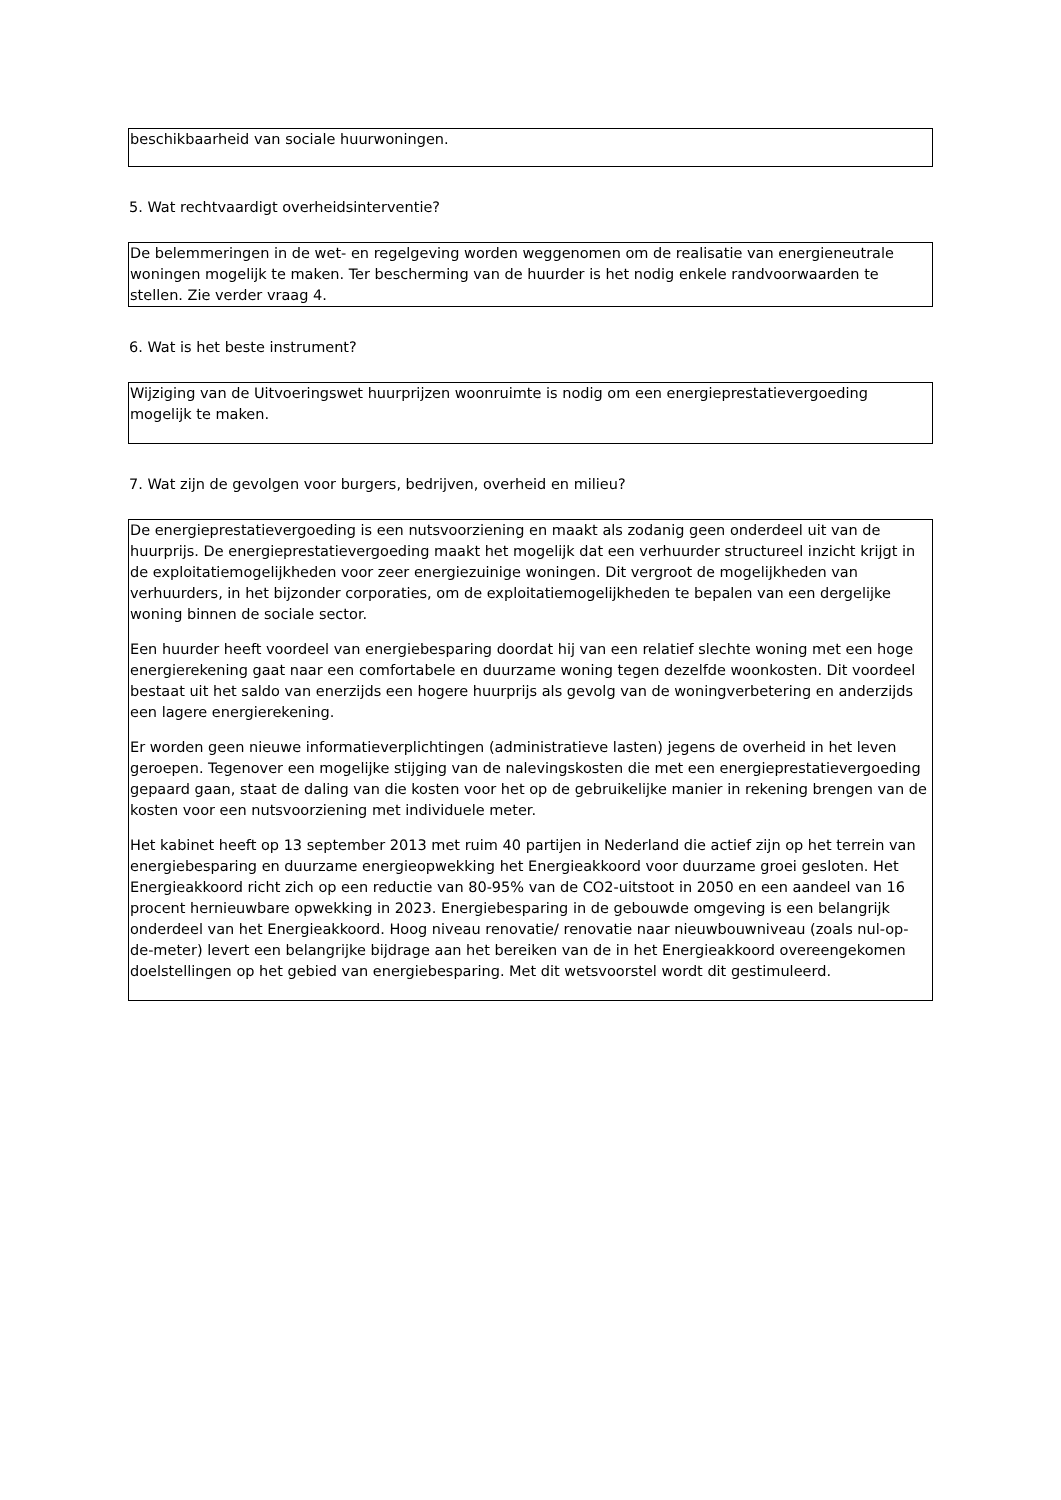beschikbaarheid van sociale huurwoningen.
5. Wat rechtvaardigt overheidsinterventie?
De belemmeringen in de wet- en regelgeving worden weggenomen om de realisatie van energieneutrale woningen mogelijk te maken. Ter bescherming van de huurder is het nodig enkele randvoorwaarden te stellen. Zie verder vraag 4.
6. Wat is het beste instrument?
Wijziging van de Uitvoeringswet huurprijzen woonruimte is nodig om een energieprestatievergoeding mogelijk te maken.
7. Wat zijn de gevolgen voor burgers, bedrijven, overheid en milieu?
De energieprestatievergoeding is een nutsvoorziening en maakt als zodanig geen onderdeel uit van de huurprijs. De energieprestatievergoeding maakt het mogelijk dat een verhuurder structureel inzicht krijgt in de exploitatiemogelijkheden voor zeer energiezuinige woningen. Dit vergroot de mogelijkheden van verhuurders, in het bijzonder corporaties, om de exploitatiemogelijkheden te bepalen van een dergelijke woning binnen de sociale sector.
Een huurder heeft voordeel van energiebesparing doordat hij van een relatief slechte woning met een hoge energierekening gaat naar een comfortabele en duurzame woning tegen dezelfde woonkosten. Dit voordeel bestaat uit het saldo van enerzijds een hogere huurprijs als gevolg van de woningverbetering en anderzijds een lagere energierekening.
Er worden geen nieuwe informatieverplichtingen (administratieve lasten) jegens de overheid in het leven geroepen. Tegenover een mogelijke stijging van de nalevingskosten die met een energieprestatievergoeding gepaard gaan, staat de daling van die kosten voor het op de gebruikelijke manier in rekening brengen van de kosten voor een nutsvoorziening met individuele meter.
Het kabinet heeft op 13 september 2013 met ruim 40 partijen in Nederland die actief zijn op het terrein van energiebesparing en duurzame energieopwekking het Energieakkoord voor duurzame groei gesloten. Het Energieakkoord richt zich op een reductie van 80-95% van de CO2-uitstoot in 2050 en een aandeel van 16 procent hernieuwbare opwekking in 2023. Energiebesparing in de gebouwde omgeving is een belangrijk onderdeel van het Energieakkoord. Hoog niveau renovatie/ renovatie naar nieuwbouwniveau (zoals nul-op-de-meter) levert een belangrijke bijdrage aan het bereiken van de in het Energieakkoord overeengekomen doelstellingen op het gebied van energiebesparing. Met dit wetsvoorstel wordt dit gestimuleerd.